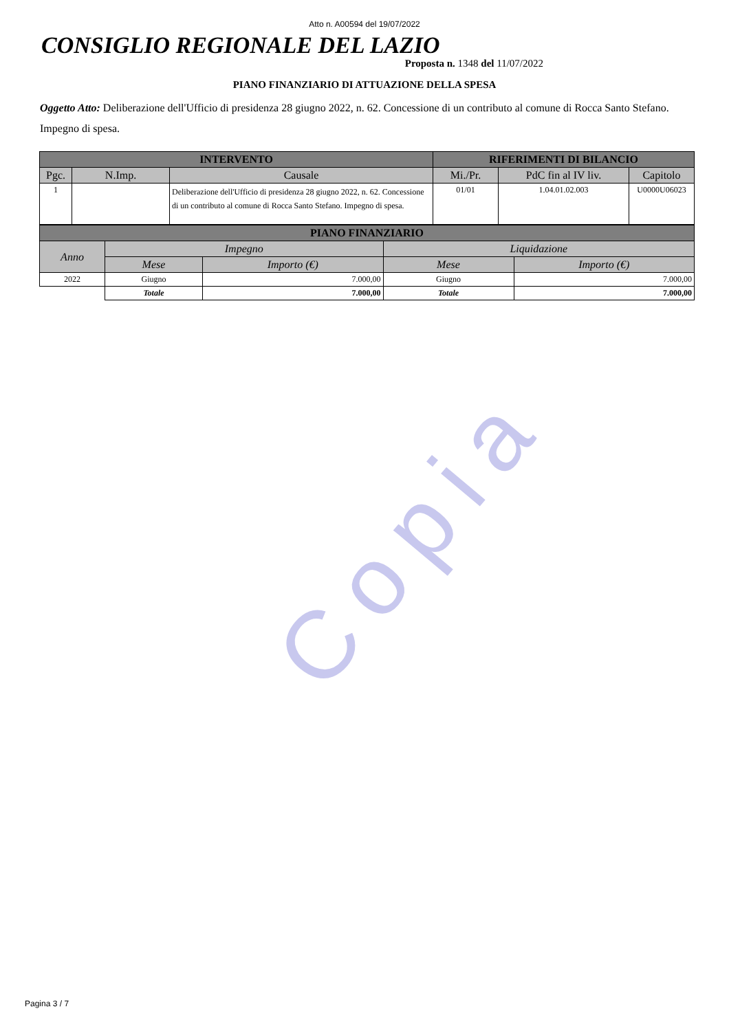Copia
Atto n. A00594 del 19/07/2022
CONSIGLIO REGIONALE DEL LAZIO
Proposta n. 1348 del 11/07/2022
PIANO FINANZIARIO DI ATTUAZIONE DELLA SPESA
Oggetto Atto: Deliberazione dell'Ufficio di presidenza 28 giugno 2022, n. 62. Concessione di un contributo al comune di Rocca Santo Stefano. Impegno di spesa.
| INTERVENTO | | | RIFERIMENTI DI BILANCIO | | |
| --- | --- | --- | --- | --- | --- |
| Pgc. | N.Imp. | Causale | Mi./Pr. | PdC fin al IV liv. | Capitolo |
| 1 | | Deliberazione dell'Ufficio di presidenza 28 giugno 2022, n. 62. Concessione di un contributo al comune di Rocca Santo Stefano. Impegno di spesa. | 01/01 | 1.04.01.02.003 | U0000U06023 |
| PIANO FINANZIARIO | | | | |
| --- | --- | --- | --- | --- |
| Anno | Impegno | | Liquidazione | |
| | Mese | Importo (€) | Mese | Importo (€) |
| 2022 | Giugno | 7.000,00 | Giugno | 7.000,00 |
| | Totale | 7.000,00 | Totale | 7.000,00 |
Pagina 3 / 7